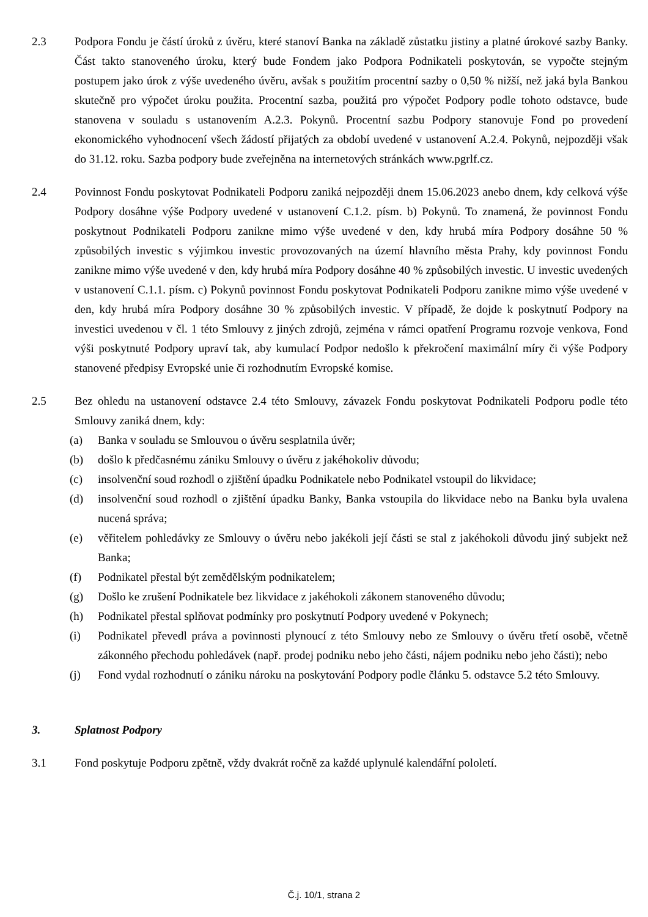2.3 Podpora Fondu je částí úroků z úvěru, které stanoví Banka na základě zůstatku jistiny a platné úrokové sazby Banky. Část takto stanoveného úroku, který bude Fondem jako Podpora Podnikateli poskytován, se vypočte stejným postupem jako úrok z výše uvedeného úvěru, avšak s použitím procentní sazby o 0,50 % nižší, než jaká byla Bankou skutečně pro výpočet úroku použita. Procentní sazba, použitá pro výpočet Podpory podle tohoto odstavce, bude stanovena v souladu s ustanovením A.2.3. Pokynů. Procentní sazbu Podpory stanovuje Fond po provedení ekonomického vyhodnocení všech žádostí přijatých za období uvedené v ustanovení A.2.4. Pokynů, nejpozději však do 31.12. roku. Sazba podpory bude zveřejněna na internetových stránkách www.pgrlf.cz.
2.4 Povinnost Fondu poskytovat Podnikateli Podporu zaniká nejpozději dnem 15.06.2023 anebo dnem, kdy celková výše Podpory dosáhne výše Podpory uvedené v ustanovení C.1.2. písm. b) Pokynů. To znamená, že povinnost Fondu poskytnout Podnikateli Podporu zanikne mimo výše uvedené v den, kdy hrubá míra Podpory dosáhne 50 % způsobilých investic s výjimkou investic provozovaných na území hlavního města Prahy, kdy povinnost Fondu zanikne mimo výše uvedené v den, kdy hrubá míra Podpory dosáhne 40 % způsobilých investic. U investic uvedených v ustanovení C.1.1. písm. c) Pokynů povinnost Fondu poskytovat Podnikateli Podporu zanikne mimo výše uvedené v den, kdy hrubá míra Podpory dosáhne 30 % způsobilých investic. V případě, že dojde k poskytnutí Podpory na investici uvedenou v čl. 1 této Smlouvy z jiných zdrojů, zejména v rámci opatření Programu rozvoje venkova, Fond výši poskytnuté Podpory upraví tak, aby kumulací Podpor nedošlo k překročení maximální míry či výše Podpory stanovené předpisy Evropské unie či rozhodnutím Evropské komise.
2.5 Bez ohledu na ustanovení odstavce 2.4 této Smlouvy, závazek Fondu poskytovat Podnikateli Podporu podle této Smlouvy zaniká dnem, kdy:
(a) Banka v souladu se Smlouvou o úvěru sesplatnila úvěr;
(b) došlo k předčasnému zániku Smlouvy o úvěru z jakéhokoliv důvodu;
(c) insolvenční soud rozhodl o zjištění úpadku Podnikatele nebo Podnikatel vstoupil do likvidace;
(d) insolvenční soud rozhodl o zjištění úpadku Banky, Banka vstoupila do likvidace nebo na Banku byla uvalena nucená správa;
(e) věřitelem pohledávky ze Smlouvy o úvěru nebo jakékoli její části se stal z jakéhokoli důvodu jiný subjekt než Banka;
(f) Podnikatel přestal být zemědělským podnikatelem;
(g) Došlo ke zrušení Podnikatele bez likvidace z jakéhokoli zákonem stanoveného důvodu;
(h) Podnikatel přestal splňovat podmínky pro poskytnutí Podpory uvedené v Pokynech;
(i) Podnikatel převedl práva a povinnosti plynoucí z této Smlouvy nebo ze Smlouvy o úvěru třetí osobě, včetně zákonného přechodu pohledávek (např. prodej podniku nebo jeho části, nájem podniku nebo jeho části); nebo
(j) Fond vydal rozhodnutí o zániku nároku na poskytování Podpory podle článku 5. odstavce 5.2 této Smlouvy.
3. Splatnost Podpory
3.1 Fond poskytuje Podporu zpětně, vždy dvakrát ročně za každé uplynulé kalendářní pololetí.
Č.j. 10/1, strana 2